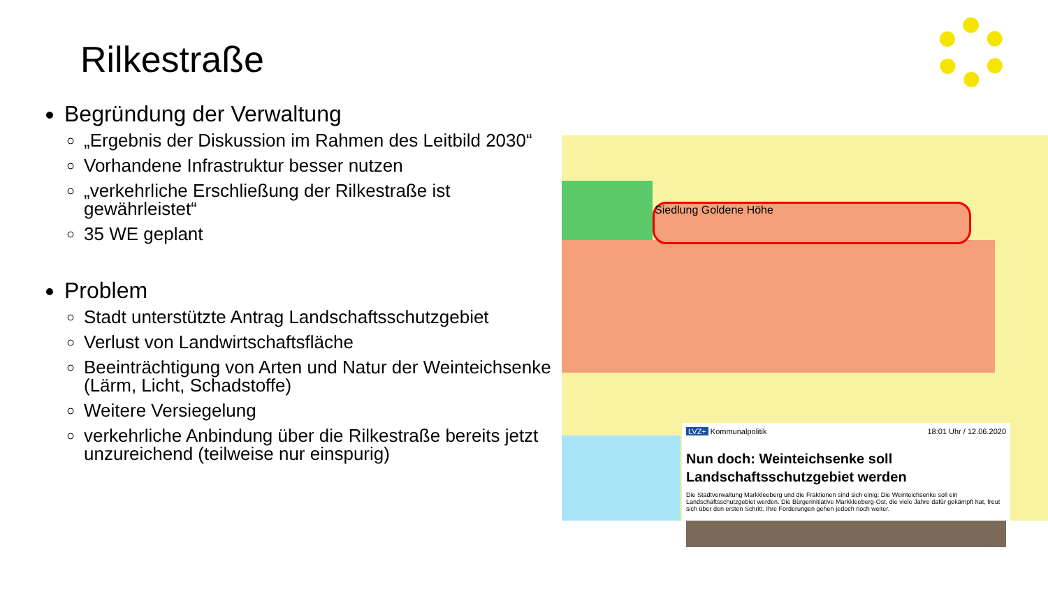Rilkestraße
Begründung der Verwaltung
„Ergebnis der Diskussion im Rahmen des Leitbild 2030“
Vorhandene Infrastruktur besser nutzen
„verkehrliche Erschließung der Rilkestraße ist gewährleistet“
35 WE geplant
Problem
Stadt unterstützte Antrag Landschaftsschutzgebiet
Verlust von Landwirtschaftsfläche
Beeinträchtigung von Arten und Natur der Weinteichsenke (Lärm, Licht, Schadstoffe)
Weitere Versiegelung
verkehrliche Anbindung über die Rilkestraße bereits jetzt unzureichend (teilweise nur einspurig)
Siedlung Goldene Höhe
LVZ+ Kommunalpolitik 18:01 Uhr / 12.06.2020
Nun doch: Weinteichsenke soll Landschaftsschutzgebiet werden
Die Stadtverwaltung Markkleeberg und die Fraktionen sind sich einig: Die Weinteichsenke soll ein Landschaftsschutzgebiet werden. Die Bürgerinitiative Markkleeberg-Ost, die viele Jahre dafür gekämpft hat, freut sich über den ersten Schritt. Ihre Forderungen gehen jedoch noch weiter.